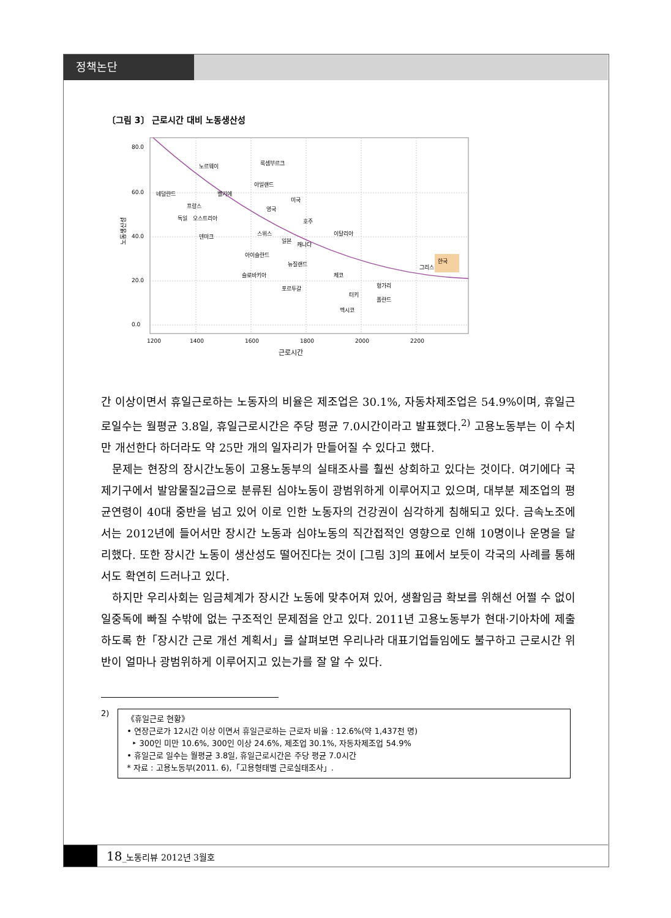정책논단
〔그림 3〕 근로시간 대비 노동생산성
80.0
60.0
40.0
20.0
0.0
1200
1400
1600
1800
2000
2200
근로시간
노동생산성
노르웨이
룩셈부르크
아일랜드
네덜란드
벨기에
미국
프랑스
영국
독일
오스트리아
호주
덴마크
스위스
이탈리아
일본
캐나다
아이슬란드
뉴질랜드
그리스
한국
슬로바키아
체코
포르투갈
헝가리
터키
폴란드
멕시코
간 이상이면서 휴일근로하는 노동자의 비율은 제조업은 30.1%, 자동차제조업은 54.9%이며, 휴일근로일수는 월평균 3.8일, 휴일근로시간은 주당 평균 7.0시간이라고 발표했다.<sup>2)</sup> 고용노동부는 이 수치만 개선한다 하더라도 약 25만 개의 일자리가 만들어질 수 있다고 했다.
문제는 현장의 장시간노동이 고용노동부의 실태조사를 훨씬 상회하고 있다는 것이다. 여기에다 국제기구에서 발암물질2급으로 분류된 심야노동이 광범위하게 이루어지고 있으며, 대부분 제조업의 평균연령이 40대 중반을 넘고 있어 이로 인한 노동자의 건강권이 심각하게 침해되고 있다. 금속노조에서는 2012년에 들어서만 장시간 노동과 심야노동의 직간접적인 영향으로 인해 10명이나 운명을 달리했다. 또한 장시간 노동이 생산성도 떨어진다는 것이 [그림 3]의 표에서 보듯이 각국의 사례를 통해서도 확연히 드러나고 있다.
하지만 우리사회는 임금체계가 장시간 노동에 맞추어져 있어, 생활임금 확보를 위해선 어쩔 수 없이 일중독에 빠질 수밖에 없는 구조적인 문제점을 안고 있다. 2011년 고용노동부가 현대·기아차에 제출하도록 한「장시간 근로 개선 계획서」를 살펴보면 우리나라 대표기업들임에도 불구하고 근로시간 위반이 얼마나 광범위하게 이루어지고 있는가를 잘 알 수 있다.
2)
《휴일근로 현황》
• 연장근로가 12시간 이상 이면서 휴일근로하는 근로자 비율 : 12.6%(약 1,437천 명)
‣ 300인 미만 10.6%, 300인 이상 24.6%, 제조업 30.1%, 자동차제조업 54.9%
• 휴일근로 일수는 월평균 3.8일, 휴일근로시간은 주당 평균 7.0시간
* 자료 : 고용노동부(2011. 6),「고용형태별 근로실태조사」.
18_노동리뷰 2012년 3월호